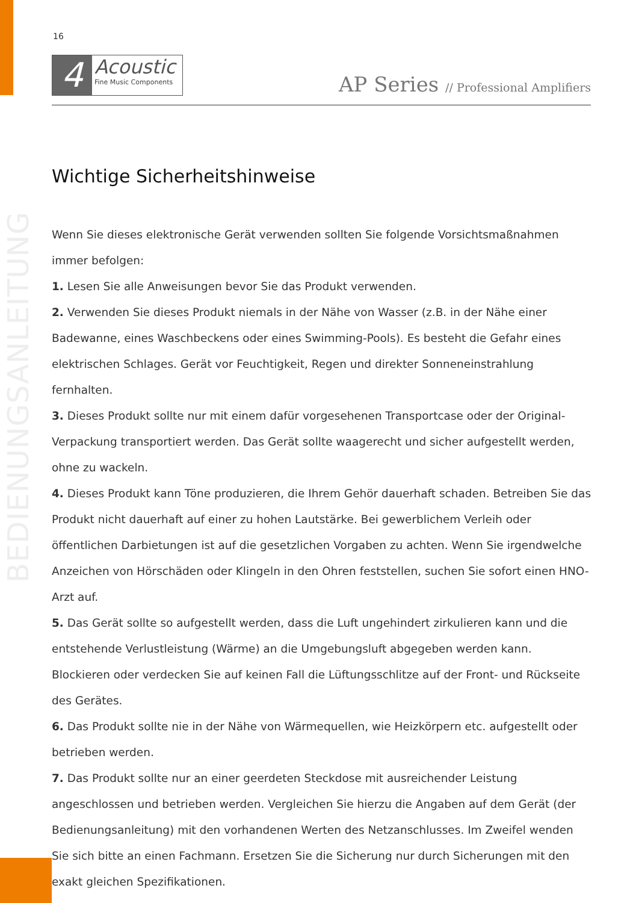BEDIENUNGSANLEITUNG
16
4
Acoustic
Fine Music Components
AP Series // Professional Amplifiers
Wichtige Sicherheitshinweise
Wenn Sie dieses elektronische Gerät verwenden sollten Sie folgende Vorsichtsmaßnahmen immer befolgen:
1. Lesen Sie alle Anweisungen bevor Sie das Produkt verwenden.
2. Verwenden Sie dieses Produkt niemals in der Nähe von Wasser (z.B. in der Nähe einer Badewanne, eines Waschbeckens oder eines Swimming-Pools). Es besteht die Gefahr eines elektrischen Schlages. Gerät vor Feuchtigkeit, Regen und direkter Sonneneinstrahlung fernhalten.
3. Dieses Produkt sollte nur mit einem dafür vorgesehenen Transportcase oder der Original-Verpackung transportiert werden. Das Gerät sollte waagerecht und sicher aufgestellt werden, ohne zu wackeln.
4. Dieses Produkt kann Töne produzieren, die Ihrem Gehör dauerhaft schaden. Betreiben Sie das Produkt nicht dauerhaft auf einer zu hohen Lautstärke. Bei gewerblichem Verleih oder öffentlichen Darbietungen ist auf die gesetzlichen Vorgaben zu achten. Wenn Sie irgendwelche Anzeichen von Hörschäden oder Klingeln in den Ohren feststellen, suchen Sie sofort einen HNO-Arzt auf.
5. Das Gerät sollte so aufgestellt werden, dass die Luft ungehindert zirkulieren kann und die entstehende Verlustleistung (Wärme) an die Umgebungsluft abgegeben werden kann. Blockieren oder verdecken Sie auf keinen Fall die Lüftungsschlitze auf der Front- und Rückseite des Gerätes.
6. Das Produkt sollte nie in der Nähe von Wärmequellen, wie Heizkörpern etc. aufgestellt oder betrieben werden.
7. Das Produkt sollte nur an einer geerdeten Steckdose mit ausreichender Leistung angeschlossen und betrieben werden. Vergleichen Sie hierzu die Angaben auf dem Gerät (der Bedienungsanleitung) mit den vorhandenen Werten des Netzanschlusses. Im Zweifel wenden Sie sich bitte an einen Fachmann. Ersetzen Sie die Sicherung nur durch Sicherungen mit den exakt gleichen Spezifikationen.